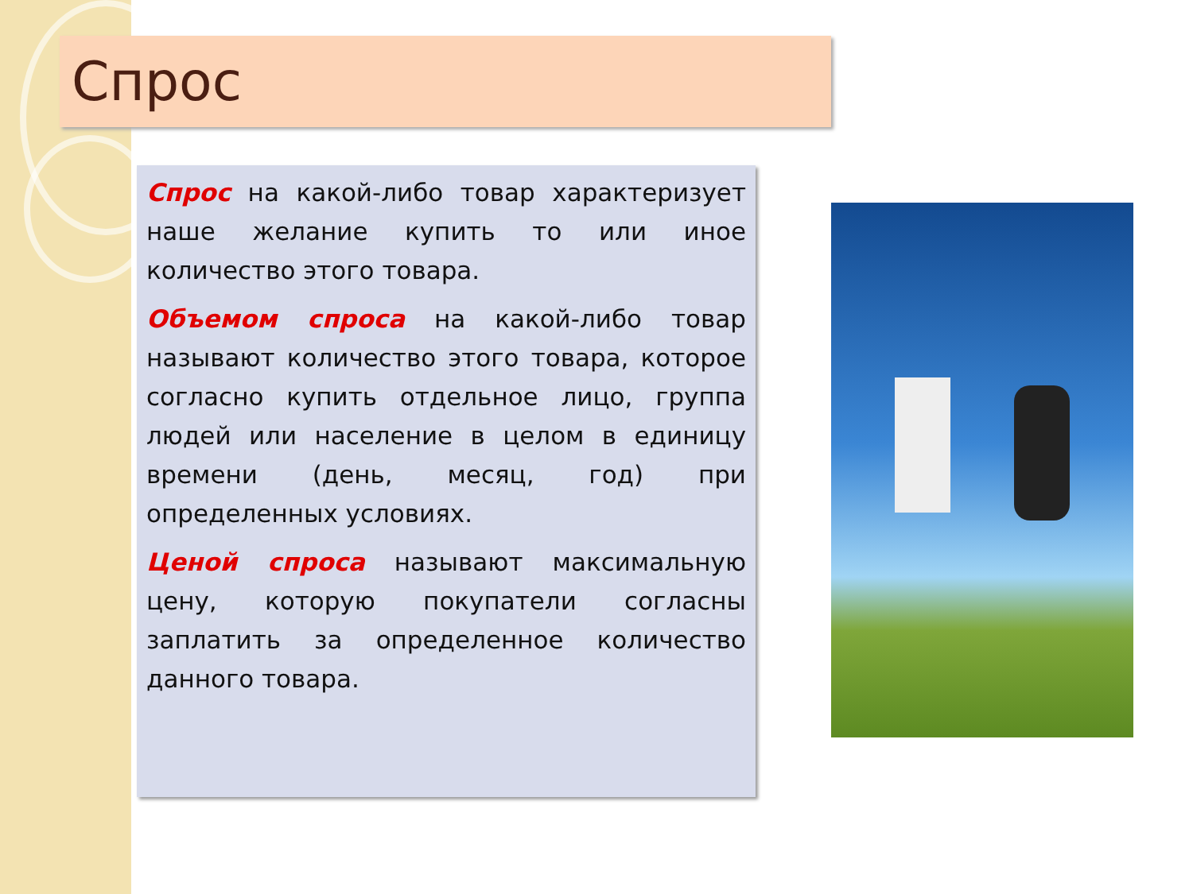Спрос
Спрос на какой-либо товар характеризует наше желание купить то или иное количество этого товара.
Объемом спроса на какой-либо товар называют количество этого товара, которое согласно купить отдельное лицо, группа людей или население в целом в единицу времени (день, месяц, год) при определенных условиях.
Ценой спроса называют максимальную цену, которую покупатели согласны заплатить за определенное количество данного товара.